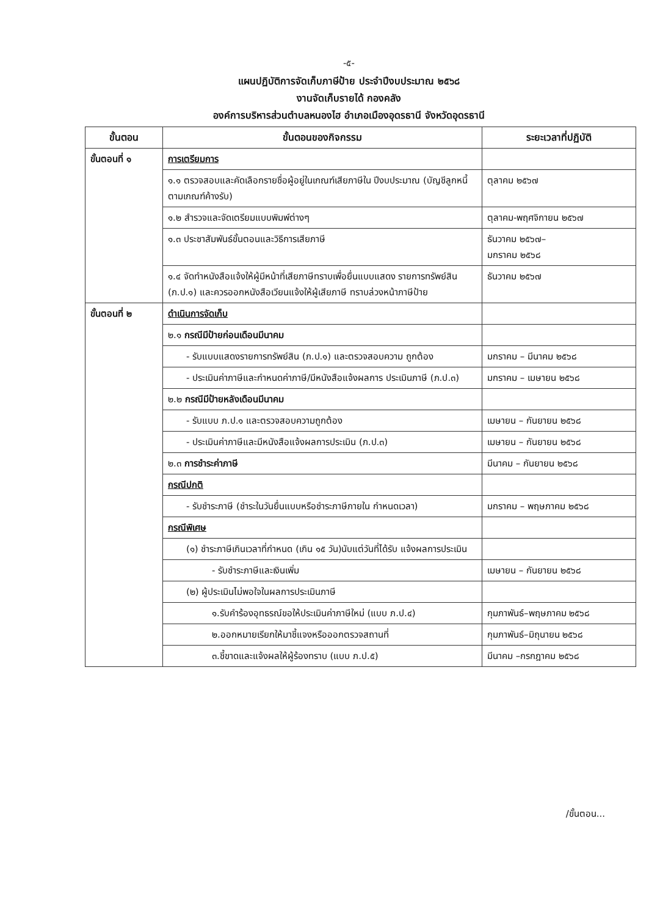-๕-
แผนปฏิบัติการจัดเก็บภาษีป้าย ประจำปีงบประมาณ ๒๕๖๘
งานจัดเก็บรายได้ กองคลัง
องค์การบริหารส่วนตำบลหนองไฮ อำเภอเมืองอุดรธานี จังหวัดอุดรธานี
| ขั้นตอน | ขั้นตอนของกิจกรรม | ระยะเวลาที่ปฏิบัติ |
| --- | --- | --- |
| ขั้นตอนที่ ๑ | การเตรียมการ | |
| | ๑.๑ ตรวจสอบและคัดเลือกรายชื่อผู้อยู่ในเกณฑ์เสียภาษีใน ปีงบประมาณ (บัญชีลูกหนี้ตามเกณฑ์ค้างรับ) | ตุลาคม ๒๕๖๗ |
| | ๑.๒ สำรวจและจัดเตรียมแบบพิมพ์ต่างๆ | ตุลาคม-พฤศจิกายน ๒๕๖๗ |
| | ๑.๓ ประชาสัมพันธ์ขั้นตอนและวิธีการเสียภาษี | ธันวาคม ๒๕๖๗– มกราคม ๒๕๖๘ |
| | ๑.๔ จัดทำหนังสือแจ้งให้ผู้มีหน้าที่เสียภาษีทราบเพื่อยื่นแบบแสดง รายการทรัพย์สิน (ภ.ป.๑) และควรออกหนังสือเวียนแจ้งให้ผู้เสียภาษี ทราบล่วงหน้าภาษีป้าย | ธันวาคม ๒๕๖๗ |
| ขั้นตอนที่ ๒ | ดำเนินการจัดเก็บ | |
| | ๒.๑ กรณีมีป้ายก่อนเดือนมีนาคม | |
| | - รับแบบแสดงรายการทรัพย์สิน (ภ.ป.๑) และตรวจสอบความ ถูกต้อง | มกราคม – มีนาคม ๒๕๖๘ |
| | - ประเมินค่าภาษีและกำหนดค่าภาษี/มีหนังสือแจ้งผลการ ประเมินภาษี (ภ.ป.๓) | มกราคม – เมษายน ๒๕๖๘ |
| | ๒.๒ กรณีมีป้ายหลังเดือนมีนาคม | |
| | - รับแบบ ภ.ป.๑ และตรวจสอบความถูกต้อง | เมษายน – กันยายน ๒๕๖๘ |
| | - ประเมินค่าภาษีและมีหนังสือแจ้งผลการประเมิน (ภ.ป.๓) | เมษายน – กันยายน ๒๕๖๘ |
| | ๒.๓ การชำระค่าภาษี | มีนาคม – กันยายน ๒๕๖๘ |
| | กรณีปกติ | |
| | - รับชำระภาษี (ชำระในวันยื่นแบบหรือชำระภาษีภายใน กำหนดเวลา) | มกราคม – พฤษภาคม ๒๕๖๘ |
| | กรณีพิเศษ | |
| | (๑) ชำระภาษีเกินเวลาที่กำหนด (เกิน ๑๕ วัน)นับแต่วันที่ได้รับ แจ้งผลการประเมิน | |
| | - รับชำระภาษีและเงินเพิ่ม | เมษายน – กันยายน ๒๕๖๘ |
| | (๒) ผู้ประเมินไม่พอใจในผลการประเมินภาษี | |
| | ๑.รับคำร้องอุทธรณ์ขอให้ประเมินค่าภาษีใหม่ (แบบ ภ.ป.๔) | กุมภาพันธ์–พฤษภาคม ๒๕๖๘ |
| | ๒.ออกหมายเรียกให้มาชี้แจงหรือออกตรวจสถานที่ | กุมภาพันธ์–มิถุนายน ๒๕๖๘ |
| | ๓.ชี้ขาดและแจ้งผลให้ผู้ร้องทราบ (แบบ ภ.ป.๕) | มีนาคม –กรกฎาคม ๒๕๖๘ |
/ขั้นตอน...